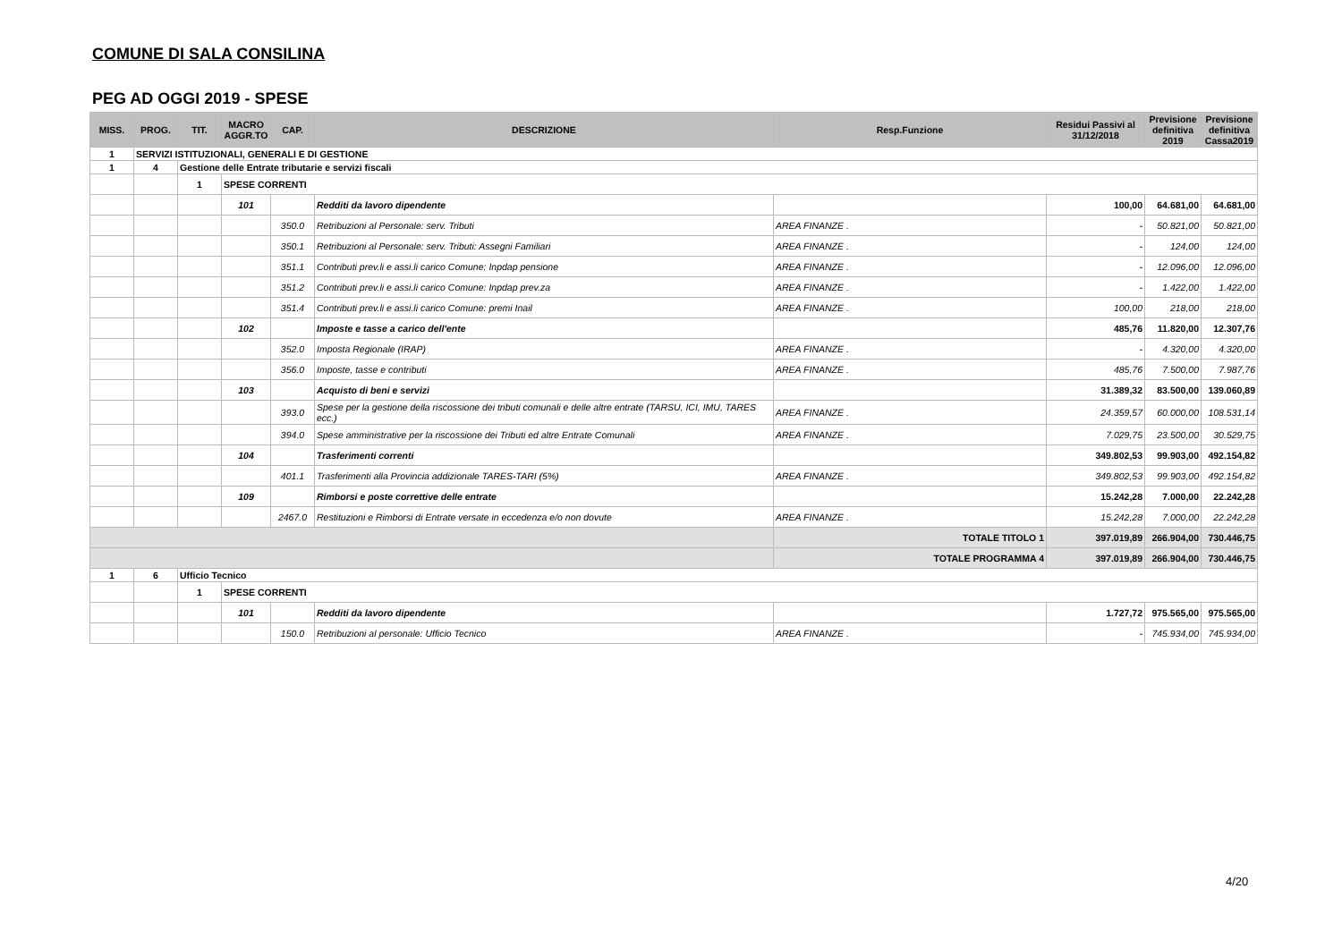COMUNE DI SALA CONSILINA
PEG AD OGGI 2019 - SPESE
| MISS. | PROG. | TIT. | MACRO AGGR.TO | CAP. | DESCRIZIONE | Resp.Funzione | Residui Passivi al 31/12/2018 | Previsione definitiva 2019 | Previsione definitiva Cassa2019 |
| --- | --- | --- | --- | --- | --- | --- | --- | --- | --- |
| 1 | SERVIZI ISTITUZIONALI, GENERALI E DI GESTIONE | | | | | | | | |
| 1 | 4 | Gestione delle Entrate tributarie e servizi fiscali | | | | | | | |
| | | 1 | SPESE CORRENTI | | | | | | |
| | | | 101 | | Redditi da lavoro dipendente | | 100,00 | 64.681,00 | 64.681,00 |
| | | | | 350.0 | Retribuzioni al Personale: serv. Tributi | AREA FINANZE . | - | 50.821,00 | 50.821,00 |
| | | | | 350.1 | Retribuzioni al Personale: serv. Tributi: Assegni Familiari | AREA FINANZE . | - | 124,00 | 124,00 |
| | | | | 351.1 | Contributi prev.li e assi.li carico Comune: Inpdap pensione | AREA FINANZE . | - | 12.096,00 | 12.096,00 |
| | | | | 351.2 | Contributi prev.li e assi.li carico Comune: Inpdap prev.za | AREA FINANZE . | - | 1.422,00 | 1.422,00 |
| | | | | 351.4 | Contributi prev.li e assi.li carico Comune: premi Inail | AREA FINANZE . | 100,00 | 218,00 | 218,00 |
| | | | 102 | | Imposte e tasse a carico dell'ente | | 485,76 | 11.820,00 | 12.307,76 |
| | | | | 352.0 | Imposta Regionale (IRAP) | AREA FINANZE . | - | 4.320,00 | 4.320,00 |
| | | | | 356.0 | Imposte, tasse e contributi | AREA FINANZE . | 485,76 | 7.500,00 | 7.987,76 |
| | | | 103 | | Acquisto di beni e servizi | | 31.389,32 | 83.500,00 | 139.060,89 |
| | | | | 393.0 | Spese per la gestione della riscossione dei tributi comunali e delle altre entrate (TARSU, ICI, IMU, TARES ecc.) | AREA FINANZE . | 24.359,57 | 60.000,00 | 108.531,14 |
| | | | | 394.0 | Spese amministrative per la riscossione dei Tributi ed altre Entrate Comunali | AREA FINANZE . | 7.029,75 | 23.500,00 | 30.529,75 |
| | | | 104 | | Trasferimenti correnti | | 349.802,53 | 99.903,00 | 492.154,82 |
| | | | | 401.1 | Trasferimenti alla Provincia addizionale TARES-TARI (5%) | AREA FINANZE . | 349.802,53 | 99.903,00 | 492.154,82 |
| | | | 109 | | Rimborsi e poste correttive delle entrate | | 15.242,28 | 7.000,00 | 22.242,28 |
| | | | | 2467.0 | Restituzioni e Rimborsi di Entrate versate in eccedenza e/o non dovute | AREA FINANZE . | 15.242,28 | 7.000,00 | 22.242,28 |
| | | | | | | TOTALE TITOLO 1 | 397.019,89 | 266.904,00 | 730.446,75 |
| | | | | | | TOTALE PROGRAMMA 4 | 397.019,89 | 266.904,00 | 730.446,75 |
| 1 | 6 | Ufficio Tecnico | | | | | | | |
| | | 1 | SPESE CORRENTI | | | | | | |
| | | | 101 | | Redditi da lavoro dipendente | | 1.727,72 | 975.565,00 | 975.565,00 |
| | | | | 150.0 | Retribuzioni al personale: Ufficio Tecnico | AREA FINANZE . | - | 745.934,00 | 745.934,00 |
4/20